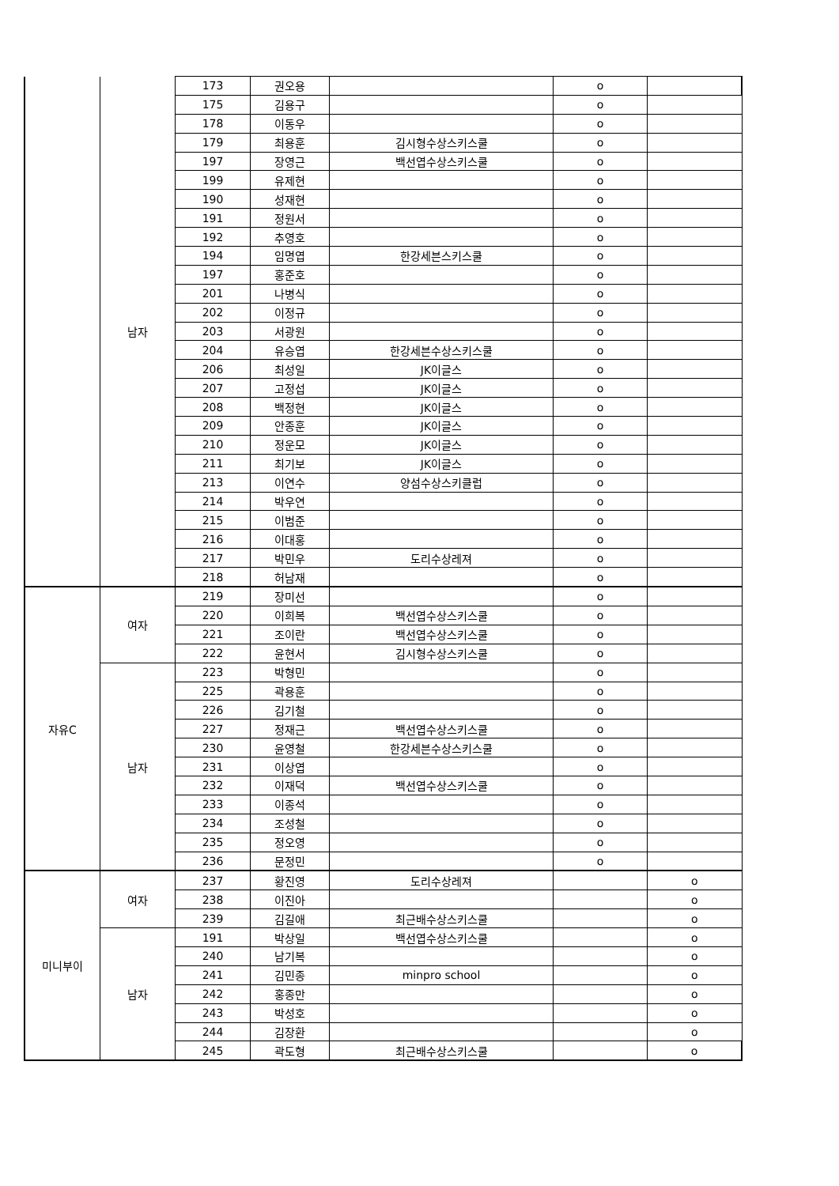| | 남자 | 173 | 권오용 | | o | |
| | | 175 | 김용구 | | o | |
| | | 178 | 이동우 | | o | |
| | | 179 | 최용훈 | 김시형수상스키스쿨 | o | |
| | | 197 | 장영근 | 백선엽수상스키스쿨 | o | |
| | | 199 | 유제현 | | o | |
| | | 190 | 성재현 | | o | |
| | | 191 | 정원서 | | o | |
| | | 192 | 추영호 | | o | |
| | | 194 | 임명엽 | 한강세븐스키스쿨 | o | |
| | | 197 | 홍준호 | | o | |
| | | 201 | 나병식 | | o | |
| | | 202 | 이정규 | | o | |
| | | 203 | 서광원 | | o | |
| | | 204 | 유승엽 | 한강세븐수상스키스쿨 | o | |
| | | 206 | 최성일 | JK이글스 | o | |
| | | 207 | 고정섭 | JK이글스 | o | |
| | | 208 | 백정현 | JK이글스 | o | |
| | | 209 | 안종훈 | JK이글스 | o | |
| | | 210 | 정운모 | JK이글스 | o | |
| | | 211 | 최기보 | JK이글스 | o | |
| | | 213 | 이연수 | 양섬수상스키클럽 | o | |
| | | 214 | 박우연 | | o | |
| | | 215 | 이범준 | | o | |
| | | 216 | 이대홍 | | o | |
| | | 217 | 박민우 | 도리수상레져 | o | |
| | | 218 | 허남재 | | o | |
| 자유C | 여자 | 219 | 장미선 | | o | |
| | | 220 | 이희복 | 백선엽수상스키스쿨 | o | |
| | | 221 | 조이란 | 백선엽수상스키스쿨 | o | |
| | | 222 | 윤현서 | 김시형수상스키스쿨 | o | |
| | 남자 | 223 | 박형민 | | o | |
| | | 225 | 곽용훈 | | o | |
| | | 226 | 김기철 | | o | |
| | | 227 | 정재근 | 백선엽수상스키스쿨 | o | |
| | | 230 | 윤영철 | 한강세븐수상스키스쿨 | o | |
| | | 231 | 이상엽 | | o | |
| | | 232 | 이재덕 | 백선엽수상스키스쿨 | o | |
| | | 233 | 이종석 | | o | |
| | | 234 | 조성철 | | o | |
| | | 235 | 정오영 | | o | |
| | | 236 | 문정민 | | o | |
| 미니부이 | 여자 | 237 | 황진영 | 도리수상레져 | | o |
| | | 238 | 이진아 | | | o |
| | | 239 | 김길애 | 최근배수상스키스쿨 | | o |
| | 남자 | 191 | 박상일 | 백선엽수상스키스쿨 | | o |
| | | 240 | 남기복 | | | o |
| | | 241 | 김민종 | minpro school | | o |
| | | 242 | 홍종만 | | | o |
| | | 243 | 박성호 | | | o |
| | | 244 | 김장환 | | | o |
| | | 245 | 곽도형 | 최근배수상스키스쿨 | | o |